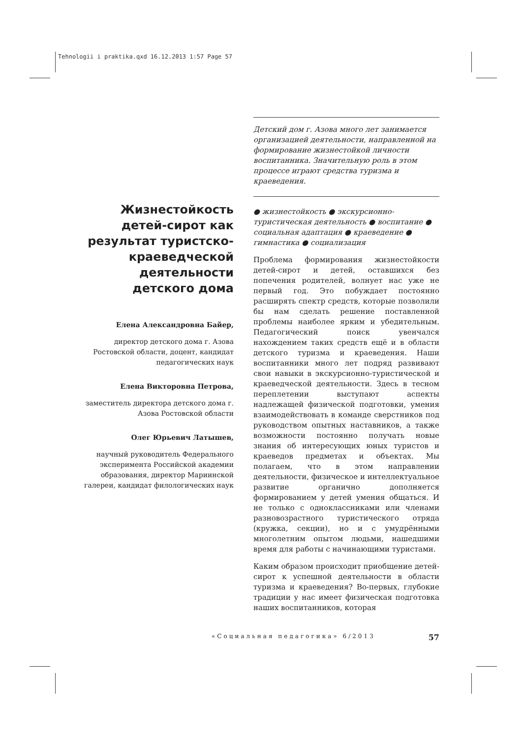Tehnologii i praktika.qxd 16.12.2013 1:57 Page 57
Жизнестойкость детей-сирот как результат туристско-краеведческой деятельности детского дома
Елена Александровна Байер,
директор детского дома г. Азова Ростовской области, доцент, кандидат педагогических наук
Елена Викторовна Петрова,
заместитель директора детского дома г. Азова Ростовской области
Олег Юрьевич Латышев,
научный руководитель Федерального эксперимента Российской академии образования, директор Мариинской галереи, кандидат филологических наук
Детский дом г. Азова много лет занимается организацией деятельности, направленной на формирование жизнестойкой личности воспитанника. Значительную роль в этом процессе играют средства туризма и краеведения.
● жизнестойкость ● экскурсионно-туристическая деятельность ● воспитание ● социальная адаптация ● краеведение ● гимнастика ● социализация
Проблема формирования жизнестойкости детей-сирот и детей, оставшихся без попечения родителей, волнует нас уже не первый год. Это побуждает постоянно расширять спектр средств, которые позволили бы нам сделать решение поставленной проблемы наиболее ярким и убедительным. Педагогический поиск увенчался нахождением таких средств ещё и в области детского туризма и краеведения. Наши воспитанники много лет подряд развивают свои навыки в экскурсионно-туристической и краеведческой деятельности. Здесь в тесном переплетении выступают аспекты надлежащей физической подготовки, умения взаимодействовать в команде сверстников под руководством опытных наставников, а также возможности постоянно получать новые знания об интересующих юных туристов и краеведов предметах и объектах. Мы полагаем, что в этом направлении деятельности, физическое и интеллектуальное развитие органично дополняется формированием у детей умения общаться. И не только с одноклассниками или членами разновозрастного туристического отряда (кружка, секции), но и с умудрёнными многолетним опытом людьми, нашедшими время для работы с начинающими туристами.
Каким образом происходит приобщение детей-сирот к успешной деятельности в области туризма и краеведения? Во-первых, глубокие традиции у нас имеет физическая подготовка наших воспитанников, которая
«Социальная педагогика» 6/2013 57